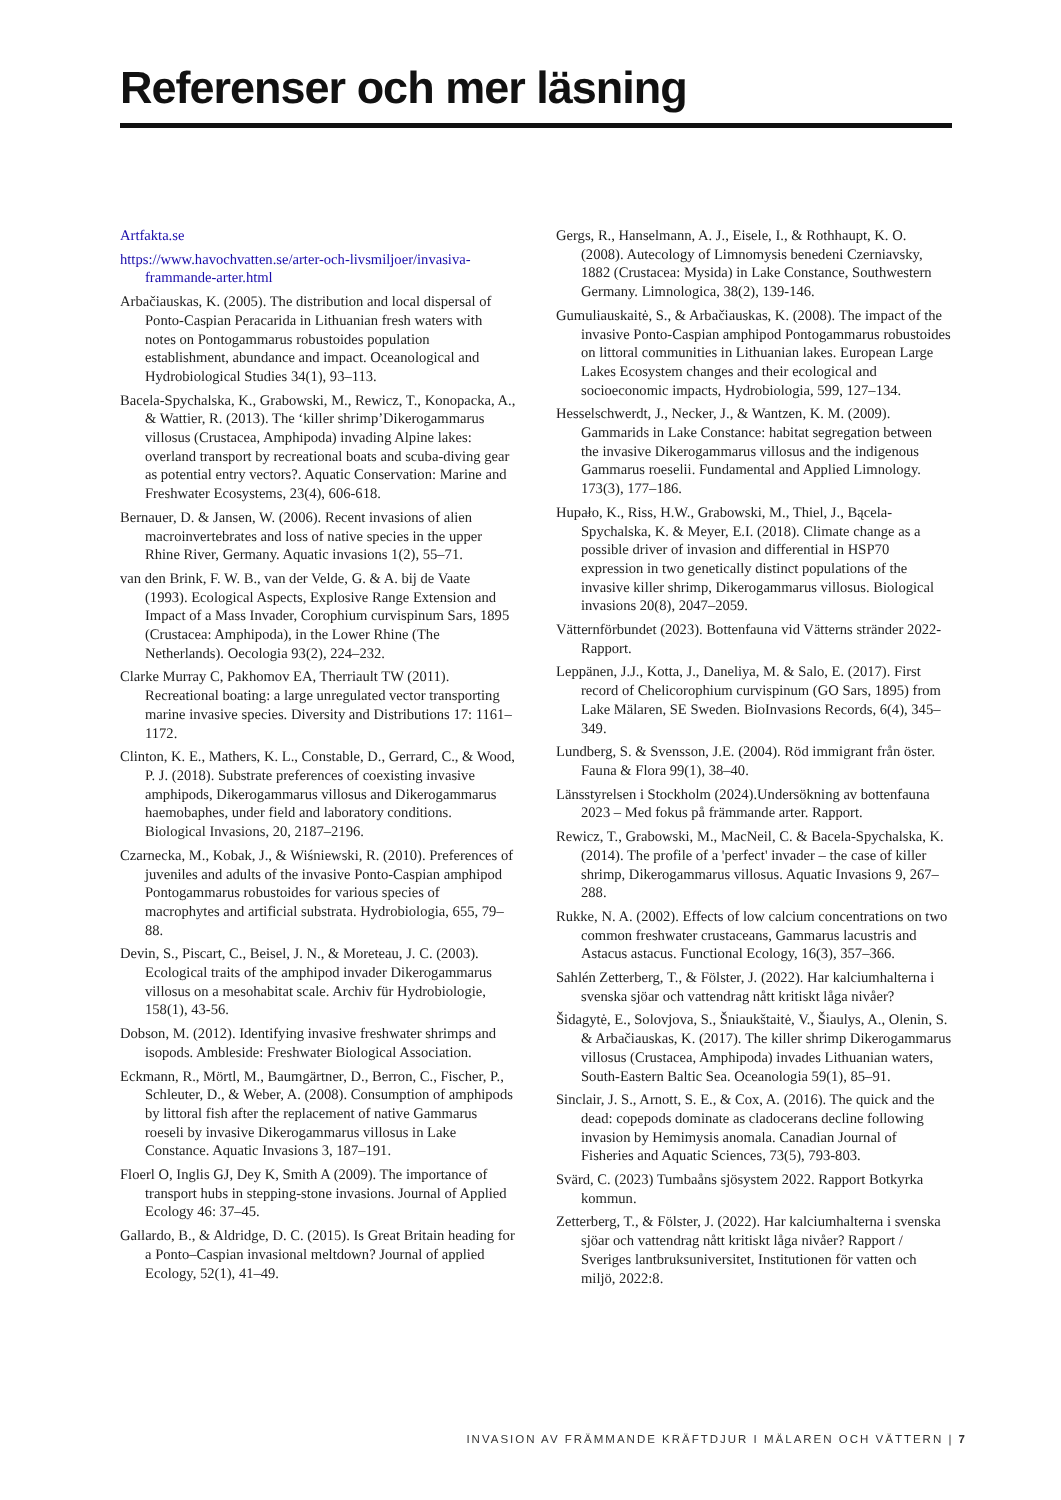Referenser och mer läsning
Artfakta.se
https://www.havochvatten.se/arter-och-livsmiljoer/invasiva-frammande-arter.html
Arbačiauskas, K. (2005). The distribution and local dispersal of Ponto-Caspian Peracarida in Lithuanian fresh waters with notes on Pontogammarus robustoides population establishment, abundance and impact. Oceanological and Hydrobiological Studies 34(1), 93–113.
Bacela-Spychalska, K., Grabowski, M., Rewicz, T., Konopacka, A., & Wattier, R. (2013). The ‘killer shrimp’Dikerogammarus villosus (Crustacea, Amphipoda) invading Alpine lakes: overland transport by recreational boats and scuba-diving gear as potential entry vectors?. Aquatic Conservation: Marine and Freshwater Ecosystems, 23(4), 606-618.
Bernauer, D. & Jansen, W. (2006). Recent invasions of alien macroinvertebrates and loss of native species in the upper Rhine River, Germany. Aquatic invasions 1(2), 55–71.
van den Brink, F. W. B., van der Velde, G. & A. bij de Vaate (1993). Ecological Aspects, Explosive Range Extension and Impact of a Mass Invader, Corophium curvispinum Sars, 1895 (Crustacea: Amphipoda), in the Lower Rhine (The Netherlands). Oecologia 93(2), 224–232.
Clarke Murray C, Pakhomov EA, Therriault TW (2011). Recreational boating: a large unregulated vector transporting marine invasive species. Diversity and Distributions 17: 1161–1172.
Clinton, K. E., Mathers, K. L., Constable, D., Gerrard, C., & Wood, P. J. (2018). Substrate preferences of coexisting invasive amphipods, Dikerogammarus villosus and Dikerogammarus haemobaphes, under field and laboratory conditions. Biological Invasions, 20, 2187–2196.
Czarnecka, M., Kobak, J., & Wiśniewski, R. (2010). Preferences of juveniles and adults of the invasive Ponto-Caspian amphipod Pontogammarus robustoides for various species of macrophytes and artificial substrata. Hydrobiologia, 655, 79–88.
Devin, S., Piscart, C., Beisel, J. N., & Moreteau, J. C. (2003). Ecological traits of the amphipod invader Dikerogammarus villosus on a mesohabitat scale. Archiv für Hydrobiologie, 158(1), 43-56.
Dobson, M. (2012). Identifying invasive freshwater shrimps and isopods. Ambleside: Freshwater Biological Association.
Eckmann, R., Mörtl, M., Baumgärtner, D., Berron, C., Fischer, P., Schleuter, D., & Weber, A. (2008). Consumption of amphipods by littoral fish after the replacement of native Gammarus roeseli by invasive Dikerogammarus villosus in Lake Constance. Aquatic Invasions 3, 187–191.
Floerl O, Inglis GJ, Dey K, Smith A (2009). The importance of transport hubs in stepping-stone invasions. Journal of Applied Ecology 46: 37–45.
Gallardo, B., & Aldridge, D. C. (2015). Is Great Britain heading for a Ponto–Caspian invasional meltdown? Journal of applied Ecology, 52(1), 41–49.
Gergs, R., Hanselmann, A. J., Eisele, I., & Rothhaupt, K. O. (2008). Autecology of Limnomysis benedeni Czerniavsky, 1882 (Crustacea: Mysida) in Lake Constance, Southwestern Germany. Limnologica, 38(2), 139-146.
Gumuliauskaitė, S., & Arbačiauskas, K. (2008). The impact of the invasive Ponto-Caspian amphipod Pontogammarus robustoides on littoral communities in Lithuanian lakes. European Large Lakes Ecosystem changes and their ecological and socioeconomic impacts, Hydrobiologia, 599, 127–134.
Hesselschwerdt, J., Necker, J., & Wantzen, K. M. (2009). Gammarids in Lake Constance: habitat segregation between the invasive Dikerogammarus villosus and the indigenous Gammarus roeselii. Fundamental and Applied Limnology. 173(3), 177–186.
Hupało, K., Riss, H.W., Grabowski, M., Thiel, J., Bącela-Spychalska, K. & Meyer, E.I. (2018). Climate change as a possible driver of invasion and differential in HSP70 expression in two genetically distinct populations of the invasive killer shrimp, Dikerogammarus villosus. Biological invasions 20(8), 2047–2059.
Vätternförbundet (2023). Bottenfauna vid Vätterns stränder 2022- Rapport.
Leppänen, J.J., Kotta, J., Daneliya, M. & Salo, E. (2017). First record of Chelicorophium curvispinum (GO Sars, 1895) from Lake Mälaren, SE Sweden. BioInvasions Records, 6(4), 345–349.
Lundberg, S. & Svensson, J.E. (2004). Röd immigrant från öster. Fauna & Flora 99(1), 38–40.
Länsstyrelsen i Stockholm (2024).Undersökning av bottenfauna 2023 – Med fokus på främmande arter. Rapport.
Rewicz, T., Grabowski, M., MacNeil, C. & Bacela-Spychalska, K. (2014). The profile of a 'perfect' invader – the case of killer shrimp, Dikerogammarus villosus. Aquatic Invasions 9, 267–288.
Rukke, N. A. (2002). Effects of low calcium concentrations on two common freshwater crustaceans, Gammarus lacustris and Astacus astacus. Functional Ecology, 16(3), 357–366.
Sahlén Zetterberg, T., & Fölster, J. (2022). Har kalciumhalterna i svenska sjöar och vattendrag nått kritiskt låga nivåer?
Šidagytė, E., Solovjova, S., Šniaukštaitė, V., Šiaulys, A., Olenin, S. & Arbačiauskas, K. (2017). The killer shrimp Dikerogammarus villosus (Crustacea, Amphipoda) invades Lithuanian waters, South-Eastern Baltic Sea. Oceanologia 59(1), 85–91.
Sinclair, J. S., Arnott, S. E., & Cox, A. (2016). The quick and the dead: copepods dominate as cladocerans decline following invasion by Hemimysis anomala. Canadian Journal of Fisheries and Aquatic Sciences, 73(5), 793-803.
Svärd, C. (2023) Tumbaåns sjösystem 2022. Rapport Botkyrka kommun.
Zetterberg, T., & Fölster, J. (2022). Har kalciumhalterna i svenska sjöar och vattendrag nått kritiskt låga nivåer? Rapport / Sveriges lantbruksuniversitet, Institutionen för vatten och miljö, 2022:8.
INVASION AV FRÄMMANDE KRÄFTDJUR I MÄLAREN OCH VÄTTERN | 7